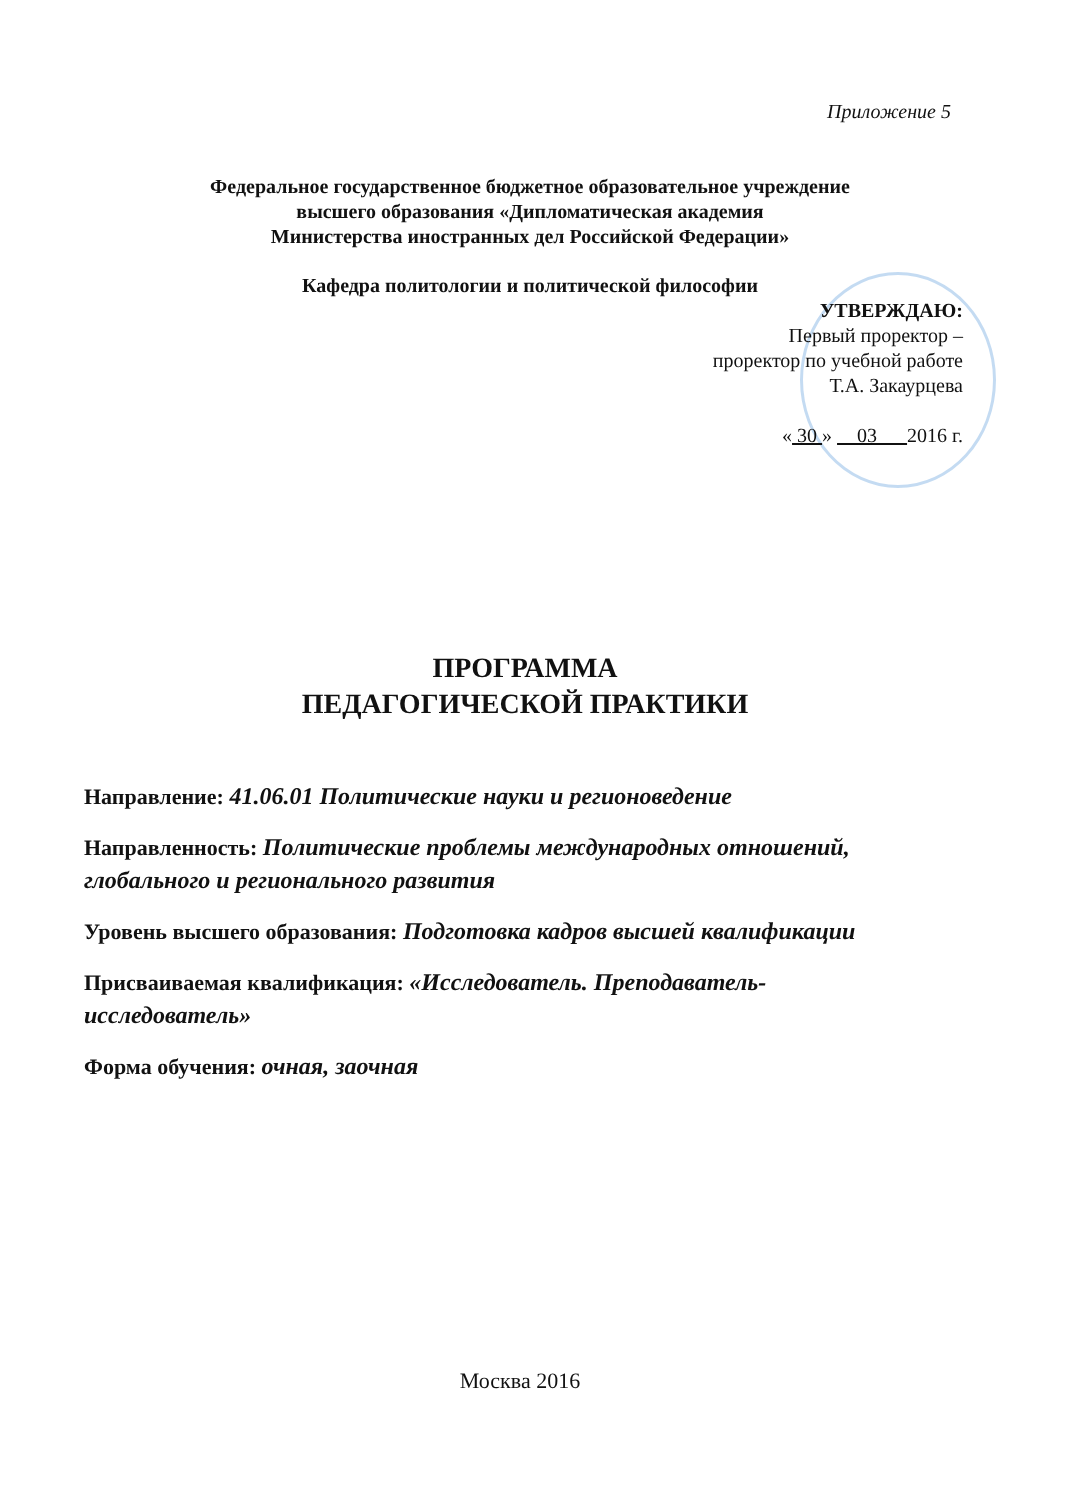Приложение 5
Федеральное государственное бюджетное образовательное учреждение
высшего образования «Дипломатическая академия
Министерства иностранных дел Российской Федерации»
Кафедра политологии и политической философии
УТВЕРЖДАЮ:
Первый проректор –
проректор по учебной работе
Т.А. Закаурцева
« 30 » 03 2016 г.
ПРОГРАММА
ПЕДАГОГИЧЕСКОЙ ПРАКТИКИ
Направление: 41.06.01 Политические науки и регионоведение
Направленность: Политические проблемы международных отношений, глобального и регионального развития
Уровень высшего образования: Подготовка кадров высшей квалификации
Присваиваемая квалификация: «Исследователь. Преподаватель-исследователь»
Форма обучения: очная, заочная
Москва 2016